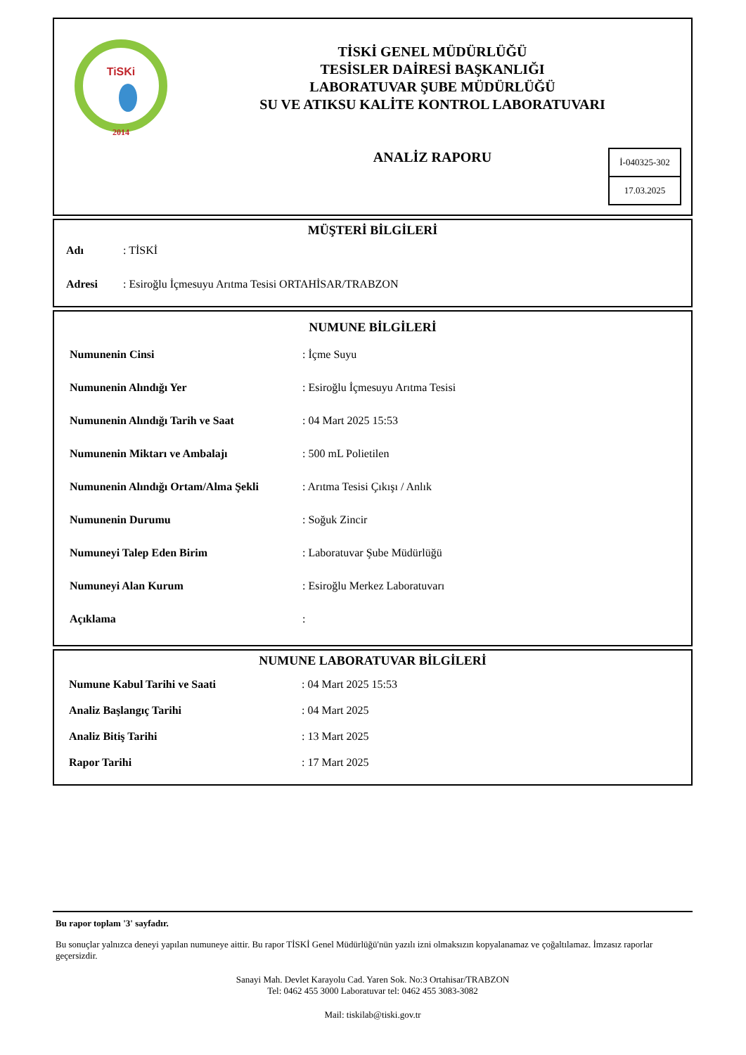TiSKi
2014
TİSKİ GENEL MÜDÜRLÜĞÜ
TESİSLER DAİRESİ BAŞKANLIĞI
LABORATUVAR ŞUBE MÜDÜRLÜĞÜ
SU VE ATIKSU KALİTE KONTROL LABORATUVARI
ANALİZ RAPORU
İ-040325-302
17.03.2025
MÜŞTERİ BİLGİLERİ
| Adı | : TİSKİ |
| Adresi | : Esiroğlu İçmesuyu Arıtma Tesisi ORTAHİSAR/TRABZON |
NUMUNE BİLGİLERİ
| Numunenin Cinsi | : İçme Suyu |
| Numunenin Alındığı Yer | : Esiroğlu İçmesuyu Arıtma Tesisi |
| Numunenin Alındığı Tarih ve Saat | : 04 Mart 2025 15:53 |
| Numunenin Miktarı ve Ambalajı | : 500 mL Polietilen |
| Numunenin Alındığı Ortam/Alma Şekli | : Arıtma Tesisi Çıkışı / Anlık |
| Numunenin Durumu | : Soğuk Zincir |
| Numuneyi Talep Eden Birim | : Laboratuvar Şube Müdürlüğü |
| Numuneyi Alan Kurum | : Esiroğlu Merkez Laboratuvarı |
| Açıklama | : |
NUMUNE LABORATUVAR BİLGİLERİ
| Numune Kabul Tarihi ve Saati | : 04 Mart 2025 15:53 |
| Analiz Başlangıç Tarihi | : 04 Mart 2025 |
| Analiz Bitiş Tarihi | : 13 Mart 2025 |
| Rapor Tarihi | : 17 Mart 2025 |
Bu rapor toplam '3' sayfadır.
Bu sonuçlar yalnızca deneyi yapılan numuneye aittir. Bu rapor TİSKİ Genel Müdürlüğü'nün yazılı izni olmaksızın kopyalanamaz ve çoğaltılamaz. İmzasız raporlar geçersizdir.
Sanayi Mah. Devlet Karayolu Cad. Yaren Sok. No:3 Ortahisar/TRABZON
Tel: 0462 455 3000 Laboratuvar tel: 0462 455 3083-3082
Mail: tiskilab@tiski.gov.tr